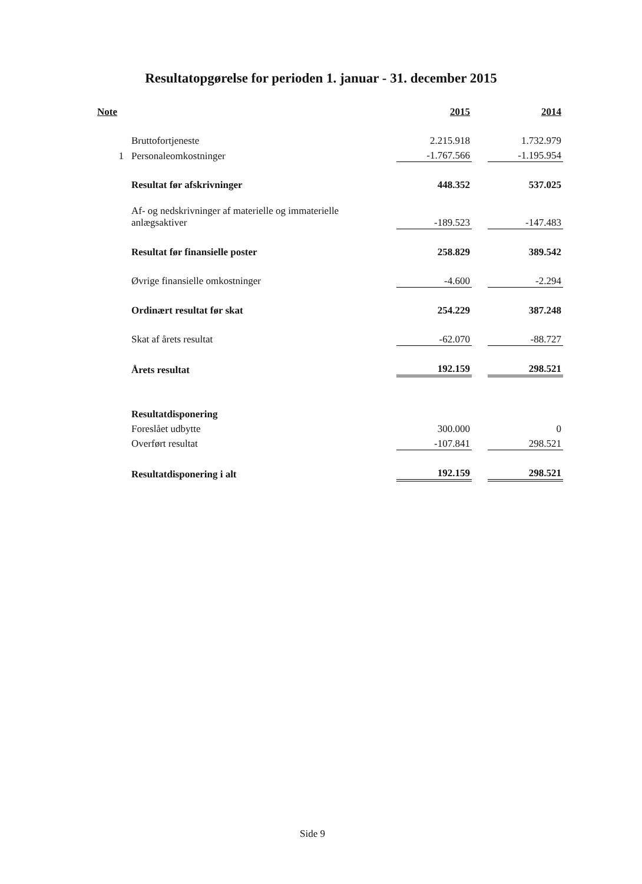Resultatopgørelse for perioden 1. januar - 31. december 2015
| Note | | 2015 | | 2014 |
| --- | --- | --- | --- | --- |
| | Bruttofortjeneste | 2.215.918 | | 1.732.979 |
| 1 | Personaleomkostninger | -1.767.566 | | -1.195.954 |
| | Resultat før afskrivninger | 448.352 | | 537.025 |
| | Af- og nedskrivninger af materielle og immaterielle anlægsaktiver | -189.523 | | -147.483 |
| | Resultat før finansielle poster | 258.829 | | 389.542 |
| | Øvrige finansielle omkostninger | -4.600 | | -2.294 |
| | Ordinært resultat før skat | 254.229 | | 387.248 |
| | Skat af årets resultat | -62.070 | | -88.727 |
| | Årets resultat | 192.159 | | 298.521 |
| | Resultatdisponering | | | |
| | Foreslået udbytte | 300.000 | | 0 |
| | Overført resultat | -107.841 | | 298.521 |
| | Resultatdisponering i alt | 192.159 | | 298.521 |
Side 9